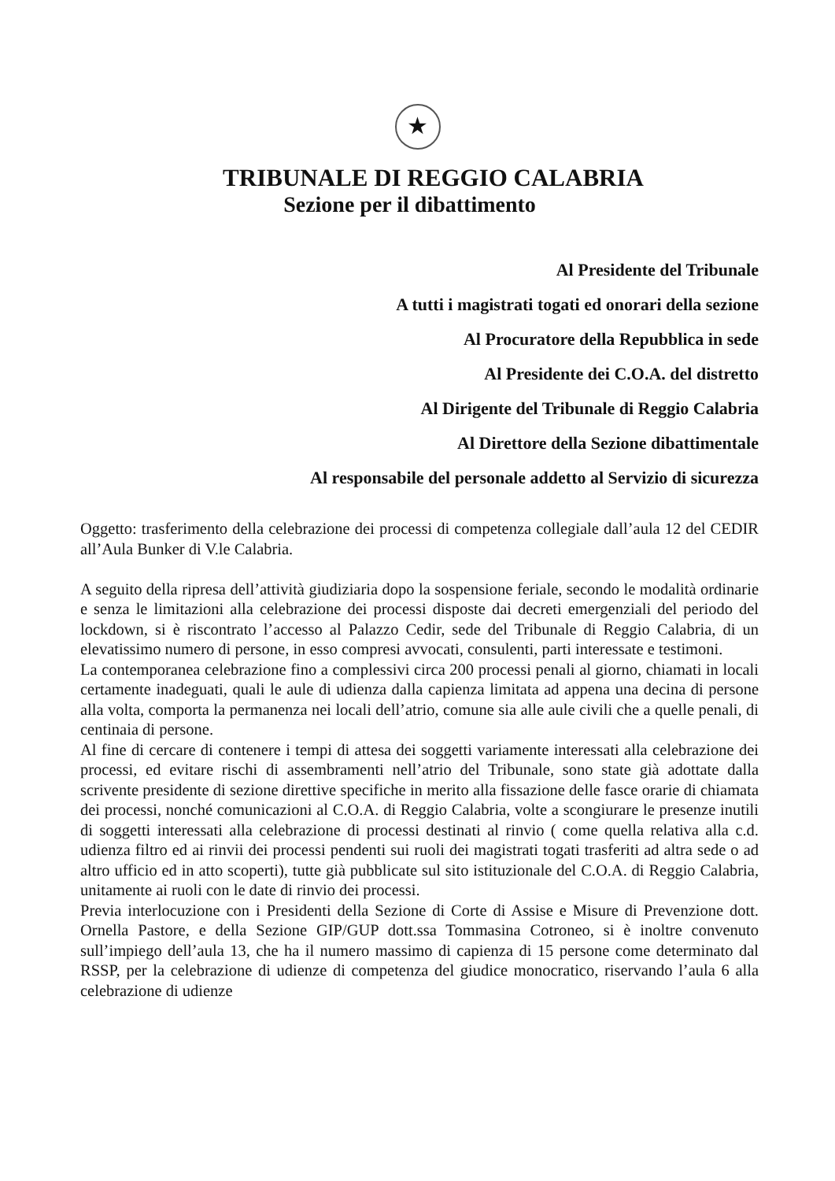★
TRIBUNALE DI REGGIO CALABRIA
Sezione per il dibattimento
Al Presidente del Tribunale
A tutti i magistrati togati ed onorari della sezione
Al Procuratore della Repubblica in sede
Al Presidente dei C.O.A. del distretto
Al Dirigente del Tribunale di Reggio Calabria
Al Direttore della Sezione dibattimentale
Al responsabile del personale addetto al Servizio di sicurezza
Oggetto: trasferimento della celebrazione dei processi di competenza collegiale dall’aula 12 del CEDIR all’Aula Bunker di V.le Calabria.
A seguito della ripresa dell’attività giudiziaria dopo la sospensione feriale, secondo le modalità ordinarie e senza le limitazioni alla celebrazione dei processi disposte dai decreti emergenziali del periodo del lockdown, si è riscontrato l’accesso al Palazzo Cedir, sede del Tribunale di Reggio Calabria, di un elevatissimo numero di persone, in esso compresi avvocati, consulenti, parti interessate e testimoni.
La contemporanea celebrazione fino a complessivi circa 200 processi penali al giorno, chiamati in locali certamente inadeguati, quali le aule di udienza dalla capienza limitata ad appena una decina di persone alla volta, comporta la permanenza nei locali dell’atrio, comune sia alle aule civili che a quelle penali, di centinaia di persone.
Al fine di cercare di contenere i tempi di attesa dei soggetti variamente interessati alla celebrazione dei processi, ed evitare rischi di assembramenti nell’atrio del Tribunale, sono state già adottate dalla scrivente presidente di sezione direttive specifiche in merito alla fissazione delle fasce orarie di chiamata dei processi, nonché comunicazioni al C.O.A. di Reggio Calabria, volte a scongiurare le presenze inutili di soggetti interessati alla celebrazione di processi destinati al rinvio ( come quella relativa alla c.d. udienza filtro ed ai rinvii dei processi pendenti sui ruoli dei magistrati togati trasferiti ad altra sede o ad altro ufficio ed in atto scoperti), tutte già pubblicate sul sito istituzionale del C.O.A. di Reggio Calabria, unitamente ai ruoli con le date di rinvio dei processi.
Previa interlocuzione con i Presidenti della Sezione di Corte di Assise e Misure di Prevenzione dott. Ornella Pastore, e della Sezione GIP/GUP dott.ssa Tommasina Cotroneo, si è inoltre convenuto sull’impiego dell’aula 13, che ha il numero massimo di capienza di 15 persone come determinato dal RSSP, per la celebrazione di udienze di competenza del giudice monocratico, riservando l’aula 6 alla celebrazione di udienze